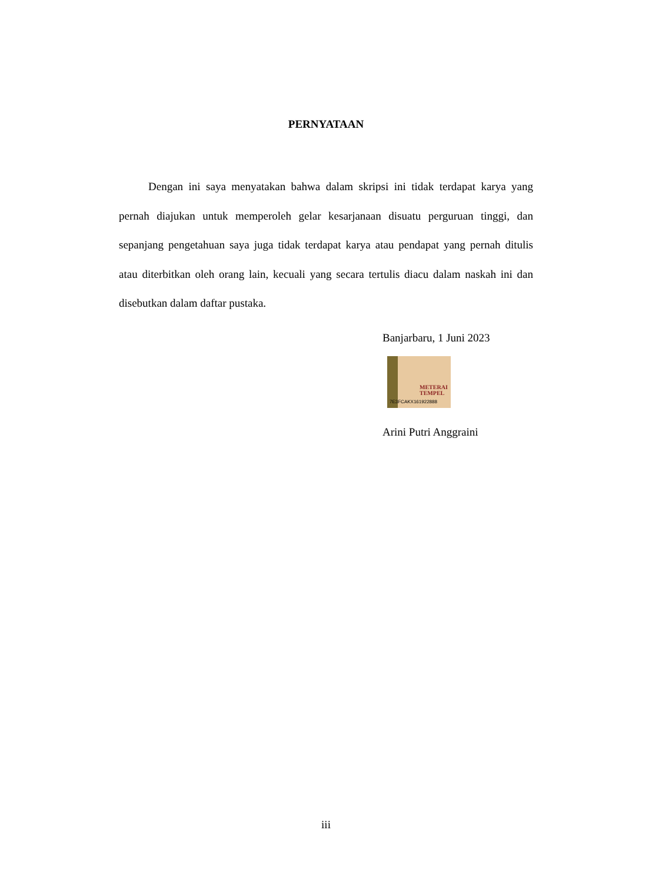PERNYATAAN
Dengan ini saya menyatakan bahwa dalam skripsi ini tidak terdapat karya yang pernah diajukan untuk memperoleh gelar kesarjanaan disuatu perguruan tinggi, dan sepanjang pengetahuan saya juga tidak terdapat karya atau pendapat yang pernah ditulis atau diterbitkan oleh orang lain, kecuali yang secara tertulis diacu dalam naskah ini dan disebutkan dalam daftar pustaka.
Banjarbaru, 1 Juni 2023
METERAI
TEMPEL
7E3FCAKX161922888
Arini Putri Anggraini
iii